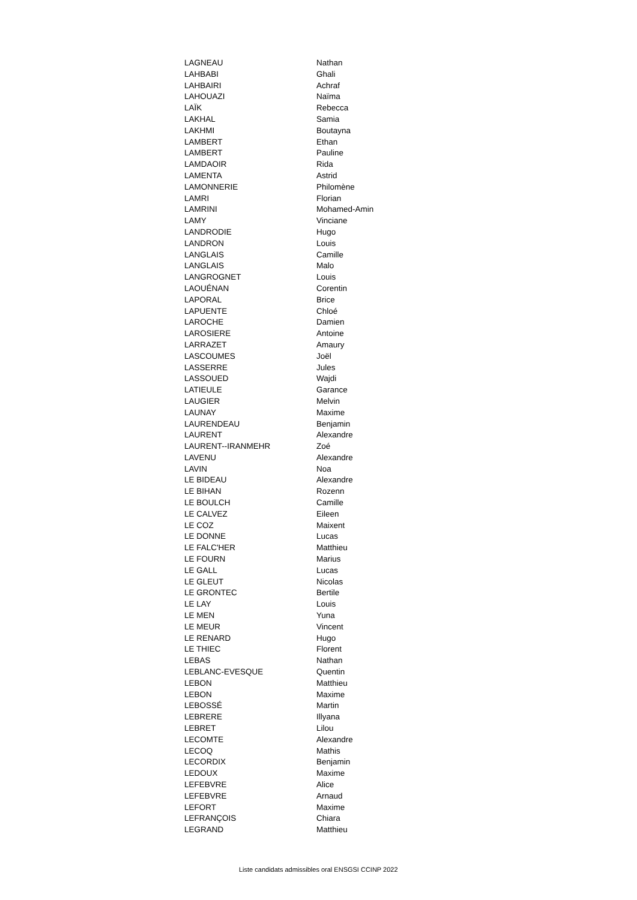| LAGNEAU | Nathan |
| LAHBABI | Ghali |
| LAHBAIRI | Achraf |
| LAHOUAZI | Naïma |
| LAÏK | Rebecca |
| LAKHAL | Samia |
| LAKHMI | Boutayna |
| LAMBERT | Ethan |
| LAMBERT | Pauline |
| LAMDAOIR | Rida |
| LAMENTA | Astrid |
| LAMONNERIE | Philomène |
| LAMRI | Florian |
| LAMRINI | Mohamed-Amin |
| LAMY | Vinciane |
| LANDRODIE | Hugo |
| LANDRON | Louis |
| LANGLAIS | Camille |
| LANGLAIS | Malo |
| LANGROGNET | Louis |
| LAOUÉNAN | Corentin |
| LAPORAL | Brice |
| LAPUENTE | Chloé |
| LAROCHE | Damien |
| LAROSIERE | Antoine |
| LARRAZET | Amaury |
| LASCOUMES | Joël |
| LASSERRE | Jules |
| LASSOUED | Wajdi |
| LATIEULE | Garance |
| LAUGIER | Melvin |
| LAUNAY | Maxime |
| LAURENDEAU | Benjamin |
| LAURENT | Alexandre |
| LAURENT--IRANMEHR | Zoé |
| LAVENU | Alexandre |
| LAVIN | Noa |
| LE BIDEAU | Alexandre |
| LE BIHAN | Rozenn |
| LE BOULCH | Camille |
| LE CALVEZ | Eileen |
| LE COZ | Maixent |
| LE DONNE | Lucas |
| LE FALC'HER | Matthieu |
| LE FOURN | Marius |
| LE GALL | Lucas |
| LE GLEUT | Nicolas |
| LE GRONTEC | Bertile |
| LE LAY | Louis |
| LE MEN | Yuna |
| LE MEUR | Vincent |
| LE RENARD | Hugo |
| LE THIEC | Florent |
| LEBAS | Nathan |
| LEBLANC-EVESQUE | Quentin |
| LEBON | Matthieu |
| LEBON | Maxime |
| LEBOSSÉ | Martin |
| LEBRERE | Illyana |
| LEBRET | Lilou |
| LECOMTE | Alexandre |
| LECOQ | Mathis |
| LECORDIX | Benjamin |
| LEDOUX | Maxime |
| LEFEBVRE | Alice |
| LEFEBVRE | Arnaud |
| LEFORT | Maxime |
| LEFRANÇOIS | Chiara |
| LEGRAND | Matthieu |
Liste candidats admissibles oral ENSGSI CCINP 2022